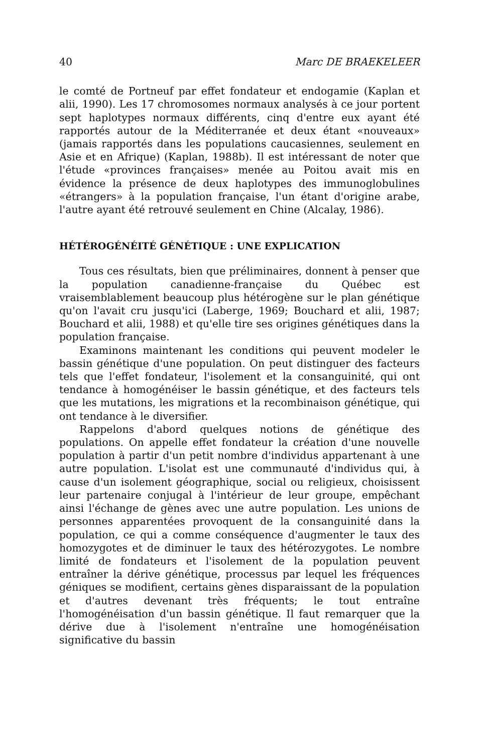40 Marc DE BRAEKELEER
le comté de Portneuf par effet fondateur et endogamie (Kaplan et alii, 1990). Les 17 chromosomes normaux analysés à ce jour portent sept haplotypes normaux différents, cinq d'entre eux ayant été rapportés autour de la Méditerranée et deux étant «nouveaux» (jamais rapportés dans les populations caucasiennes, seulement en Asie et en Afrique) (Kaplan, 1988b). Il est intéressant de noter que l'étude «provinces françaises» menée au Poitou avait mis en évidence la présence de deux haplotypes des immunoglobulines «étrangers» à la population française, l'un étant d'origine arabe, l'autre ayant été retrouvé seulement en Chine (Alcalay, 1986).
HÉTÉROGÉNÉITÉ GÉNÉTIQUE : UNE EXPLICATION
Tous ces résultats, bien que préliminaires, donnent à penser que la population canadienne-française du Québec est vraisemblablement beaucoup plus hétérogène sur le plan génétique qu'on l'avait cru jusqu'ici (Laberge, 1969; Bouchard et alii, 1987; Bouchard et alii, 1988) et qu'elle tire ses origines génétiques dans la population française.
Examinons maintenant les conditions qui peuvent modeler le bassin génétique d'une population. On peut distinguer des facteurs tels que l'effet fondateur, l'isolement et la consanguinité, qui ont tendance à homogénéiser le bassin génétique, et des facteurs tels que les mutations, les migrations et la recombinaison génétique, qui ont tendance à le diversifier.
Rappelons d'abord quelques notions de génétique des populations. On appelle effet fondateur la création d'une nouvelle population à partir d'un petit nombre d'individus appartenant à une autre population. L'isolat est une communauté d'individus qui, à cause d'un isolement géographique, social ou religieux, choisissent leur partenaire conjugal à l'intérieur de leur groupe, empêchant ainsi l'échange de gènes avec une autre population. Les unions de personnes apparentées provoquent de la consanguinité dans la population, ce qui a comme conséquence d'augmenter le taux des homozygotes et de diminuer le taux des hétérozygotes. Le nombre limité de fondateurs et l'isolement de la population peuvent entraîner la dérive génétique, processus par lequel les fréquences géniques se modifient, certains gènes disparaissant de la population et d'autres devenant très fréquents; le tout entraîne l'homogénéisation d'un bassin génétique. Il faut remarquer que la dérive due à l'isolement n'entraîne une homogénéisation significative du bassin